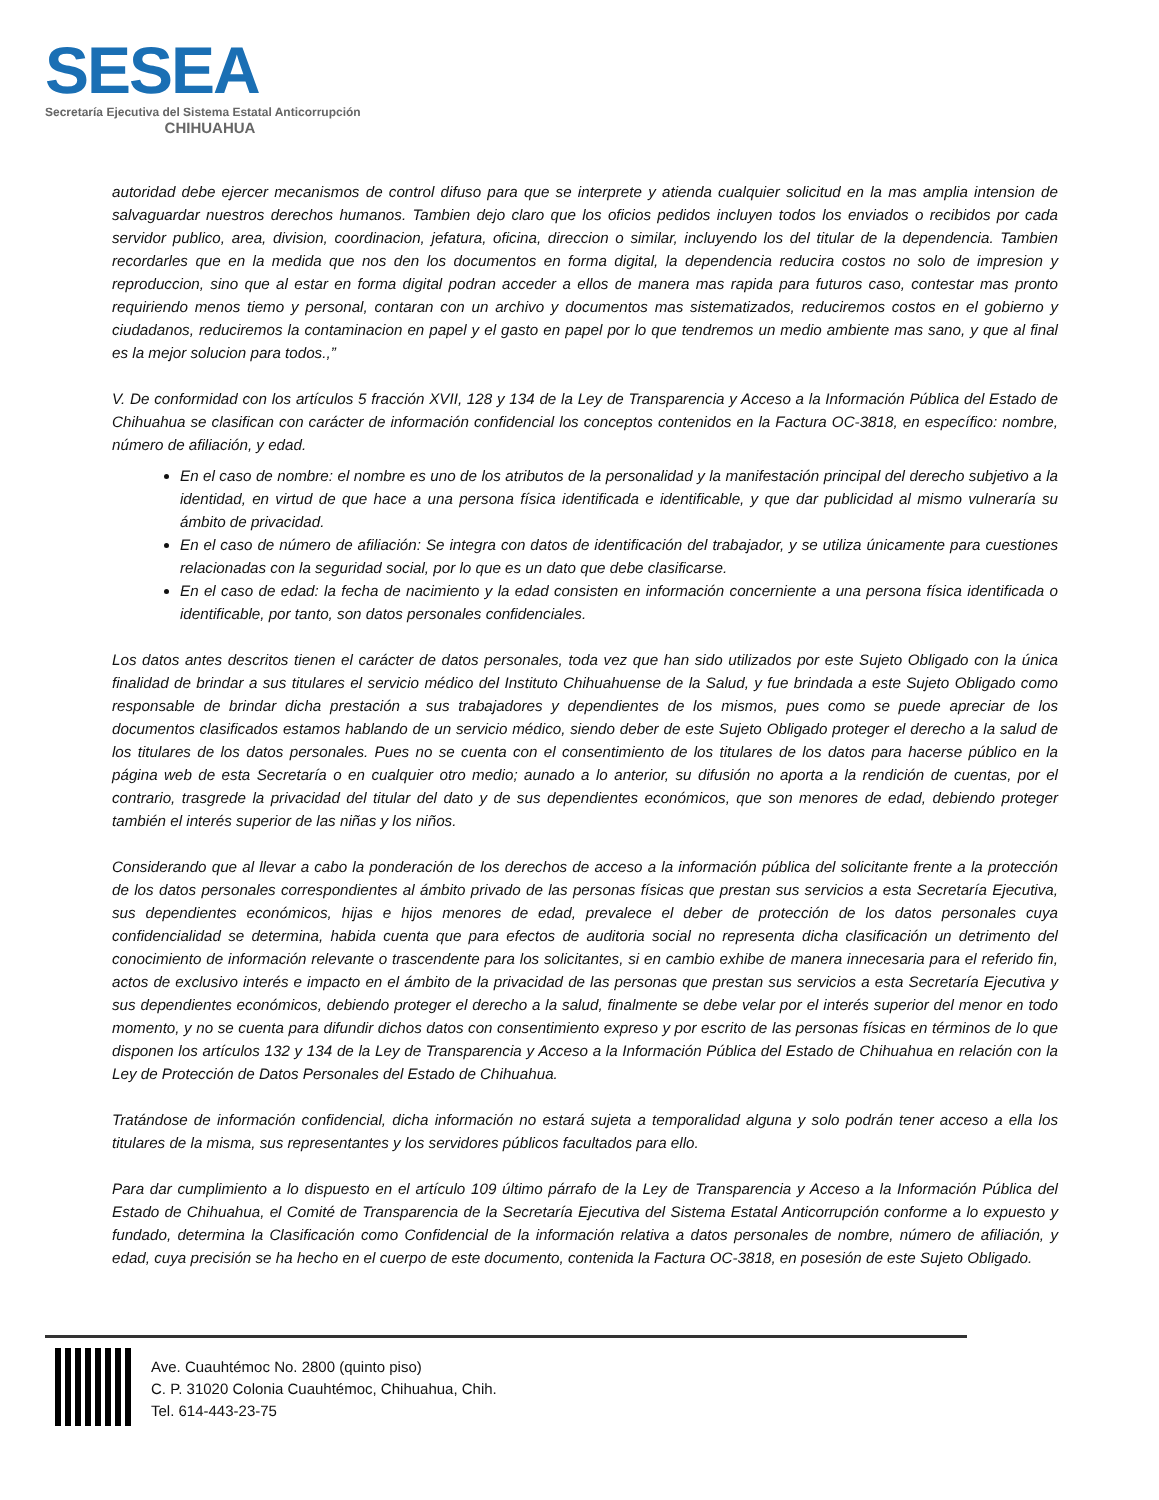SESEA
Secretaría Ejecutiva del Sistema Estatal Anticorrupción
CHIHUAHUA
autoridad debe ejercer mecanismos de control difuso para que se interprete y atienda cualquier solicitud en la mas amplia intension de salvaguardar nuestros derechos humanos. Tambien dejo claro que los oficios pedidos incluyen todos los enviados o recibidos por cada servidor publico, area, division, coordinacion, jefatura, oficina, direccion o similar, incluyendo los del titular de la dependencia. Tambien recordarles que en la medida que nos den los documentos en forma digital, la dependencia reducira costos no solo de impresion y reproduccion, sino que al estar en forma digital podran acceder a ellos de manera mas rapida para futuros caso, contestar mas pronto requiriendo menos tiemo y personal, contaran con un archivo y documentos mas sistematizados, reduciremos costos en el gobierno y ciudadanos, reduciremos la contaminacion en papel y el gasto en papel por lo que tendremos un medio ambiente mas sano, y que al final es la mejor solucion para todos.,”
V. De conformidad con los artículos 5 fracción XVII, 128 y 134 de la Ley de Transparencia y Acceso a la Información Pública del Estado de Chihuahua se clasifican con carácter de información confidencial los conceptos contenidos en la Factura OC-3818, en específico: nombre, número de afiliación, y edad.
En el caso de nombre: el nombre es uno de los atributos de la personalidad y la manifestación principal del derecho subjetivo a la identidad, en virtud de que hace a una persona física identificada e identificable, y que dar publicidad al mismo vulneraría su ámbito de privacidad.
En el caso de número de afiliación: Se integra con datos de identificación del trabajador, y se utiliza únicamente para cuestiones relacionadas con la seguridad social, por lo que es un dato que debe clasificarse.
En el caso de edad: la fecha de nacimiento y la edad consisten en información concerniente a una persona física identificada o identificable, por tanto, son datos personales confidenciales.
Los datos antes descritos tienen el carácter de datos personales, toda vez que han sido utilizados por este Sujeto Obligado con la única finalidad de brindar a sus titulares el servicio médico del Instituto Chihuahuense de la Salud, y fue brindada a este Sujeto Obligado como responsable de brindar dicha prestación a sus trabajadores y dependientes de los mismos, pues como se puede apreciar de los documentos clasificados estamos hablando de un servicio médico, siendo deber de este Sujeto Obligado proteger el derecho a la salud de los titulares de los datos personales. Pues no se cuenta con el consentimiento de los titulares de los datos para hacerse público en la página web de esta Secretaría o en cualquier otro medio; aunado a lo anterior, su difusión no aporta a la rendición de cuentas, por el contrario, trasgrede la privacidad del titular del dato y de sus dependientes económicos, que son menores de edad, debiendo proteger también el interés superior de las niñas y los niños.
Considerando que al llevar a cabo la ponderación de los derechos de acceso a la información pública del solicitante frente a la protección de los datos personales correspondientes al ámbito privado de las personas físicas que prestan sus servicios a esta Secretaría Ejecutiva, sus dependientes económicos, hijas e hijos menores de edad, prevalece el deber de protección de los datos personales cuya confidencialidad se determina, habida cuenta que para efectos de auditoria social no representa dicha clasificación un detrimento del conocimiento de información relevante o trascendente para los solicitantes, si en cambio exhibe de manera innecesaria para el referido fin, actos de exclusivo interés e impacto en el ámbito de la privacidad de las personas que prestan sus servicios a esta Secretaría Ejecutiva y sus dependientes económicos, debiendo proteger el derecho a la salud, finalmente se debe velar por el interés superior del menor en todo momento, y no se cuenta para difundir dichos datos con consentimiento expreso y por escrito de las personas físicas en términos de lo que disponen los artículos 132 y 134 de la Ley de Transparencia y Acceso a la Información Pública del Estado de Chihuahua en relación con la Ley de Protección de Datos Personales del Estado de Chihuahua.
Tratándose de información confidencial, dicha información no estará sujeta a temporalidad alguna y solo podrán tener acceso a ella los titulares de la misma, sus representantes y los servidores públicos facultados para ello.
Para dar cumplimiento a lo dispuesto en el artículo 109 último párrafo de la Ley de Transparencia y Acceso a la Información Pública del Estado de Chihuahua, el Comité de Transparencia de la Secretaría Ejecutiva del Sistema Estatal Anticorrupción conforme a lo expuesto y fundado, determina la Clasificación como Confidencial de la información relativa a datos personales de nombre, número de afiliación, y edad, cuya precisión se ha hecho en el cuerpo de este documento, contenida la Factura OC-3818, en posesión de este Sujeto Obligado.
Ave. Cuauhtémoc No. 2800 (quinto piso)
C. P. 31020 Colonia Cuauhtémoc, Chihuahua, Chih.
Tel. 614-443-23-75